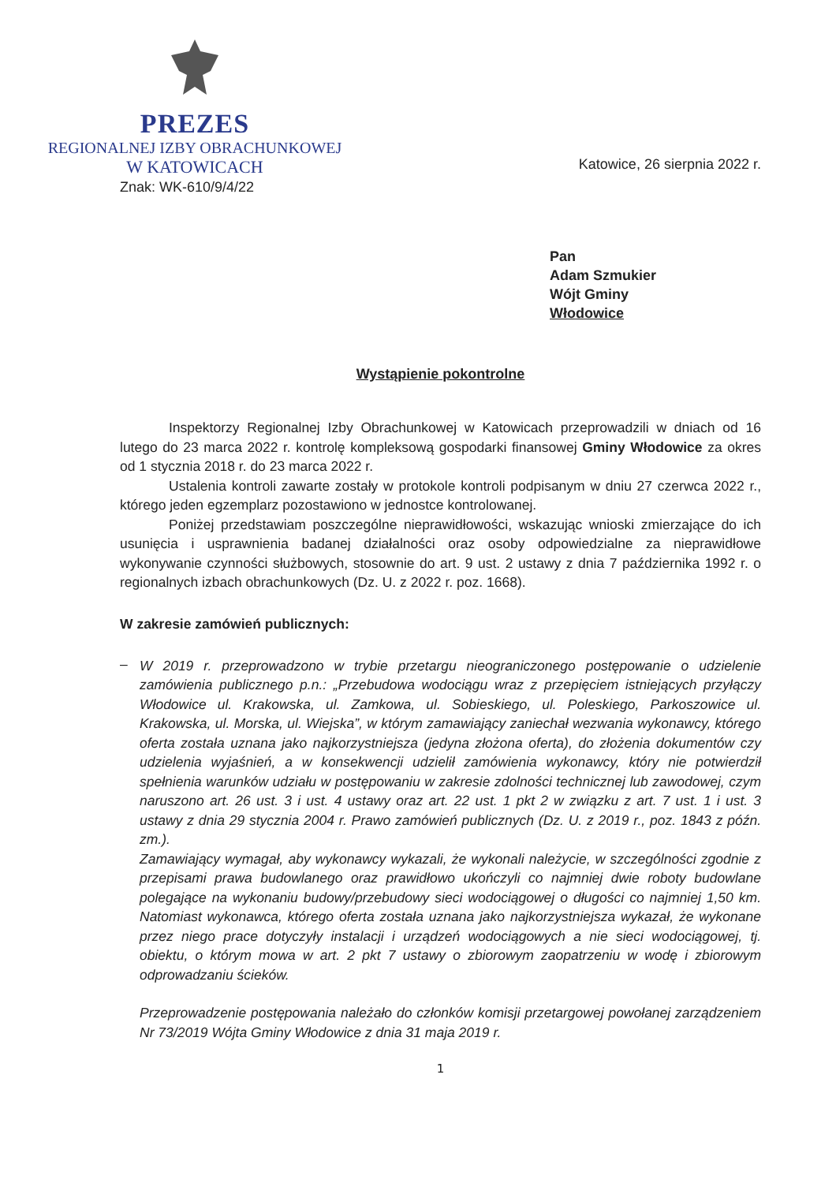PREZES
REGIONALNEJ IZBY OBRACHUNKOWEJ
W KATOWICACH
Katowice, 26 sierpnia 2022 r.
Znak: WK-610/9/4/22
Pan
Adam Szmukier
Wójt Gminy
Włodowice
Wystąpienie pokontrolne
Inspektorzy Regionalnej Izby Obrachunkowej w Katowicach przeprowadzili w dniach od 16 lutego do 23 marca 2022 r. kontrolę kompleksową gospodarki finansowej Gminy Włodowice za okres od 1 stycznia 2018 r. do 23 marca 2022 r.
Ustalenia kontroli zawarte zostały w protokole kontroli podpisanym w dniu 27 czerwca 2022 r., którego jeden egzemplarz pozostawiono w jednostce kontrolowanej.
Poniżej przedstawiam poszczególne nieprawidłowości, wskazując wnioski zmierzające do ich usunięcia i usprawnienia badanej działalności oraz osoby odpowiedzialne za nieprawidłowe wykonywanie czynności służbowych, stosownie do art. 9 ust. 2 ustawy z dnia 7 października 1992 r. o regionalnych izbach obrachunkowych (Dz. U. z 2022 r. poz. 1668).
W zakresie zamówień publicznych:
–
W 2019 r. przeprowadzono w trybie przetargu nieograniczonego postępowanie o udzielenie zamówienia publicznego p.n.: „Przebudowa wodociągu wraz z przepięciem istniejących przyłączy Włodowice ul. Krakowska, ul. Zamkowa, ul. Sobieskiego, ul. Poleskiego, Parkoszowice ul. Krakowska, ul. Morska, ul. Wiejska”, w którym zamawiający zaniechał wezwania wykonawcy, którego oferta została uznana jako najkorzystniejsza (jedyna złożona oferta), do złożenia dokumentów czy udzielenia wyjaśnień, a w konsekwencji udzielił zamówienia wykonawcy, który nie potwierdził spełnienia warunków udziału w postępowaniu w zakresie zdolności technicznej lub zawodowej, czym naruszono art. 26 ust. 3 i ust. 4 ustawy oraz art. 22 ust. 1 pkt 2 w związku z art. 7 ust. 1 i ust. 3 ustawy z dnia 29 stycznia 2004 r. Prawo zamówień publicznych (Dz. U. z 2019 r., poz. 1843 z późn. zm.).
Zamawiający wymagał, aby wykonawcy wykazali, że wykonali należycie, w szczególności zgodnie z przepisami prawa budowlanego oraz prawidłowo ukończyli co najmniej dwie roboty budowlane polegające na wykonaniu budowy/przebudowy sieci wodociągowej o długości co najmniej 1,50 km. Natomiast wykonawca, którego oferta została uznana jako najkorzystniejsza wykazał, że wykonane przez niego prace dotyczyły instalacji i urządzeń wodociągowych a nie sieci wodociągowej, tj. obiektu, o którym mowa w art. 2 pkt 7 ustawy o zbiorowym zaopatrzeniu w wodę i zbiorowym odprowadzaniu ścieków.
Przeprowadzenie postępowania należało do członków komisji przetargowej powołanej zarządzeniem Nr 73/2019 Wójta Gminy Włodowice z dnia 31 maja 2019 r.
1